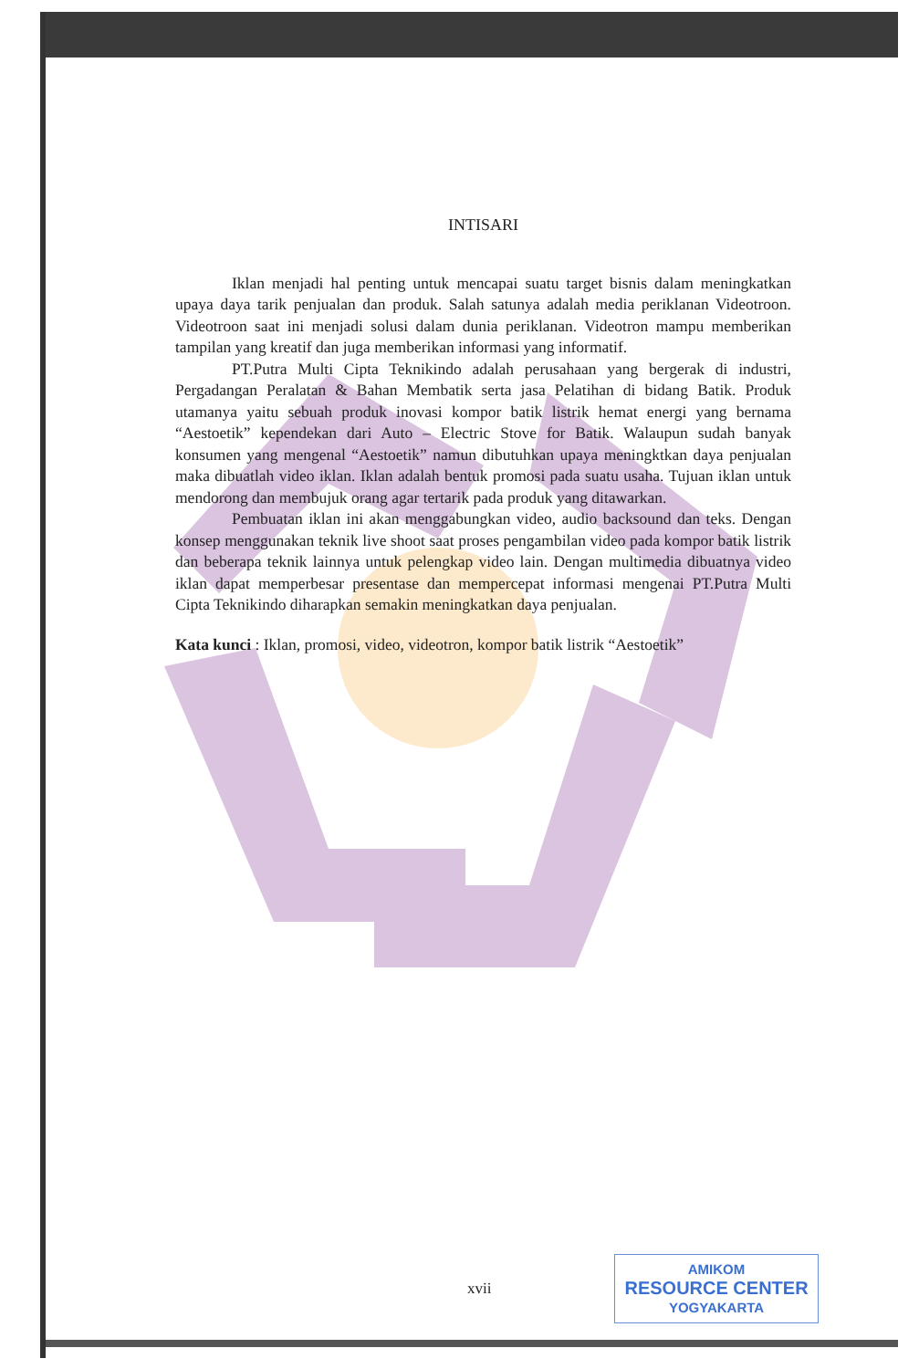INTISARI
Iklan menjadi hal penting untuk mencapai suatu target bisnis dalam meningkatkan upaya daya tarik penjualan dan produk. Salah satunya adalah media periklanan Videotroon. Videotroon saat ini menjadi solusi dalam dunia periklanan. Videotron mampu memberikan tampilan yang kreatif dan juga memberikan informasi yang informatif.
PT.Putra Multi Cipta Teknikindo adalah perusahaan yang bergerak di industri, Pergadangan Peralatan & Bahan Membatik serta jasa Pelatihan di bidang Batik. Produk utamanya yaitu sebuah produk inovasi kompor batik listrik hemat energi yang bernama “Aestoetik” kependekan dari Auto – Electric Stove for Batik. Walaupun sudah banyak konsumen yang mengenal “Aestoetik” namun dibutuhkan upaya meningktkan daya penjualan maka dibuatlah video iklan. Iklan adalah bentuk promosi pada suatu usaha. Tujuan iklan untuk mendorong dan membujuk orang agar tertarik pada produk yang ditawarkan.
Pembuatan iklan ini akan menggabungkan video, audio backsound dan teks. Dengan konsep menggunakan teknik live shoot saat proses pengambilan video pada kompor batik listrik dan beberapa teknik lainnya untuk pelengkap video lain. Dengan multimedia dibuatnya video iklan dapat memperbesar presentase dan mempercepat informasi mengenai PT.Putra Multi Cipta Teknikindo diharapkan semakin meningkatkan daya penjualan.
Kata kunci : Iklan, promosi, video, videotron, kompor batik listrik “Aestoetik”
xvii
AMIKOM
RESOURCE CENTER
YOGYAKARTA